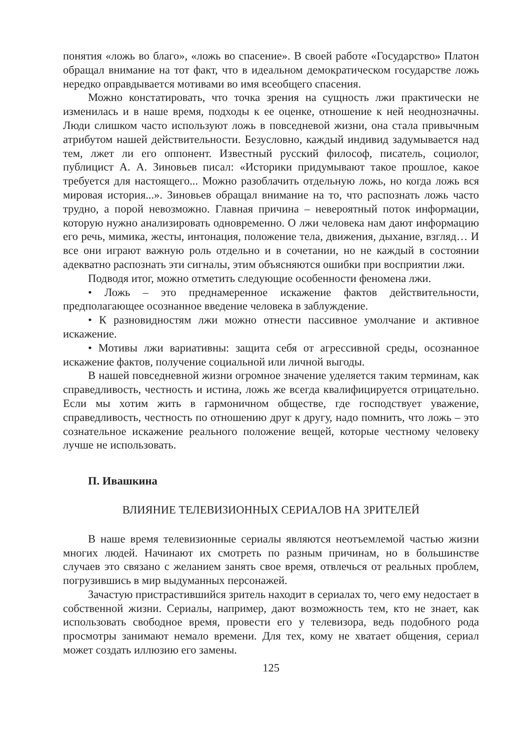понятия «ложь во благо», «ложь во спасение». В своей работе «Государство» Платон обращал внимание на тот факт, что в идеальном демократическом государстве ложь нередко оправдывается мотивами во имя всеобщего спасения.
Можно констатировать, что точка зрения на сущность лжи практически не изменилась и в наше время, подходы к ее оценке, отношение к ней неоднозначны. Люди слишком часто используют ложь в повседневой жизни, она стала привычным атрибутом нашей действительности. Безусловно, каждый индивид задумывается над тем, лжет ли его оппонент. Известный русский философ, писатель, социолог, публицист А. А. Зиновьев писал: «Историки придумывают такое прошлое, какое требуется для настоящего... Можно разоблачить отдельную ложь, но когда ложь вся мировая история...». Зиновьев обращал внимание на то, что распознать ложь часто трудно, а порой невозможно. Главная причина – невероятный поток информации, которую нужно анализировать одновременно. О лжи человека нам дают информацию его речь, мимика, жесты, интонация, положение тела, движения, дыхание, взгляд… И все они играют важную роль отдельно и в сочетании, но не каждый в состоянии адекватно распознать эти сигналы, этим объясняются ошибки при восприятии лжи.
Подводя итог, можно отметить следующие особенности феномена лжи.
• Ложь – это преднамеренное искажение фактов действительности, предполагающее осознанное введение человека в заблуждение.
• К разновидностям лжи можно отнести пассивное умолчание и активное искажение.
• Мотивы лжи вариативны: защита себя от агрессивной среды, осознанное искажение фактов, получение социальной или личной выгоды.
В нашей повседневной жизни огромное значение уделяется таким терминам, как справедливость, честность и истина, ложь же всегда квалифицируется отрицательно. Если мы хотим жить в гармоничном обществе, где господствует уважение, справедливость, честность по отношению друг к другу, надо помнить, что ложь – это сознательное искажение реального положение вещей, которые честному человеку лучше не использовать.
П. Ивашкина
ВЛИЯНИЕ ТЕЛЕВИЗИОННЫХ СЕРИАЛОВ НА ЗРИТЕЛЕЙ
В наше время телевизионные сериалы являются неотъемлемой частью жизни многих людей. Начинают их смотреть по разным причинам, но в большинстве случаев это связано с желанием занять свое время, отвлечься от реальных проблем, погрузившись в мир выдуманных персонажей.
Зачастую пристрастившийся зритель находит в сериалах то, чего ему недостает в собственной жизни. Сериалы, например, дают возможность тем, кто не знает, как использовать свободное время, провести его у телевизора, ведь подобного рода просмотры занимают немало времени. Для тех, кому не хватает общения, сериал может создать иллюзию его замены.
125